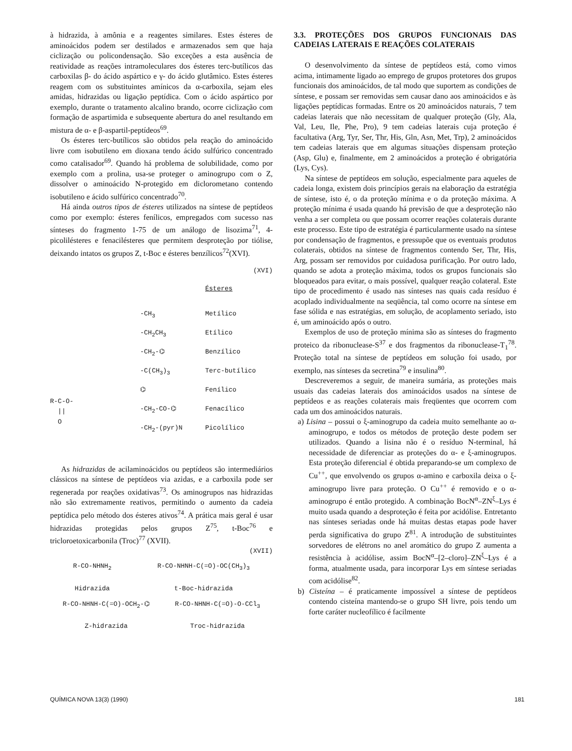à hidrazida, à amônia e a reagentes similares. Estes ésteres de aminoácidos podem ser destilados e armazenados sem que haja ciclização ou policondensação. São exceções a esta ausência de reatividade as reações intramoleculares dos ésteres terc-butílicos das carboxilas β- do ácido aspártico e γ- do ácido glutâmico. Estes ésteres reagem com os substituintes amínicos da α-carboxila, sejam eles amidas, hidrazidas ou ligação peptídica. Com o ácido aspártico por exemplo, durante o tratamento alcalino brando, ocorre ciclização com formação de aspartimida e subsequente abertura do anel resultando em mistura de α- e β-aspartil-peptídeos<sup>69</sup>.
Os ésteres terc-butílicos são obtidos pela reação do aminoácido livre com isobutileno em dioxana tendo ácido sulfúrico concentrado como catalisador<sup>69</sup>. Quando há problema de solubilidade, como por exemplo com a prolina, usa-se proteger o aminogrupo com o Z, dissolver o aminoácido N-protegido em diclorometano contendo isobutileno e ácido sulfúrico concentrado<sup>70</sup>.
Há ainda outros tipos de ésteres utilizados na síntese de peptídeos como por exemplo: ésteres fenílicos, empregados com sucesso nas sínteses do fragmento 1-75 de um análogo de lisozima<sup>71</sup>, 4-picolilésteres e fenacilésteres que permitem desproteção por tiólise, deixando intatos os grupos Z, t-Boc e ésteres benzílicos<sup>72</sup>(XVI).
(XVI)
R-C-O-
||
O
-CH<sub>3</sub>
-CH<sub>2</sub>CH<sub>3</sub>
-CH<sub>2</sub>-⌬
-C(CH<sub>3</sub>)<sub>3</sub>
⌬
-CH<sub>2</sub>-CO-⌬
-CH<sub>2</sub>-(pyr)N
Ésteres
Metílico
Etílico
Benzílico
Terc-butílico
Fenílico
Fenacílico
Picolílico
As hidrazidas de acilaminoácidos ou peptídeos são intermediários clássicos na síntese de peptídeos via azidas, e a carboxila pode ser regenerada por reações oxidativas<sup>73</sup>. Os aminogrupos nas hidrazidas não são extremamente reativos, permitindo o aumento da cadeia peptídica pelo método dos ésteres ativos<sup>74</sup>. A prática mais geral é usar hidrazidas protegidas pelos grupos Z<sup>75</sup>, t-Boc<sup>76</sup> e tricloroetoxicarbonila (Troc)<sup>77</sup> (XVII).
(XVII)
R-CO-NHNH<sub>2</sub>
Hidrazida
R-CO-NHNH-C(=O)-OC(CH<sub>3</sub>)<sub>3</sub>
t-Boc-hidrazida
R-CO-NHNH-C(=O)-OCH<sub>2</sub>-⌬
Z-hidrazida
R-CO-NHNH-C(=O)-O-CCl<sub>3</sub>
Troc-hidrazida
3.3. PROTEÇÕES DOS GRUPOS FUNCIONAIS DAS CADEIAS LATERAIS E REAÇÕES COLATERAIS
O desenvolvimento da síntese de peptídeos está, como vimos acima, intimamente ligado ao emprego de grupos protetores dos grupos funcionais dos aminoácidos, de tal modo que suportem as condições de síntese, e possam ser removidas sem causar dano aos aminoácidos e às ligações peptídicas formadas. Entre os 20 aminoácidos naturais, 7 tem cadeias laterais que não necessitam de qualquer proteção (Gly, Ala, Val, Leu, Ile, Phe, Pro), 9 tem cadeias laterais cuja proteção é facultativa (Arg, Tyr, Ser, Thr, His, Gln, Asn, Met, Trp), 2 aminoácidos tem cadeias laterais que em algumas situações dispensam proteção (Asp, Glu) e, finalmente, em 2 aminoácidos a proteção é obrigatória (Lys, Cys).
Na síntese de peptídeos em solução, especialmente para aqueles de cadeia longa, existem dois princípios gerais na elaboração da estratégia de síntese, isto é, o da proteção mínima e o da proteção máxima. A proteção mínima é usada quando há previsão de que a desproteção não venha a ser completa ou que possam ocorrer reações colaterais durante este processo. Este tipo de estratégia é particularmente usado na síntese por condensação de fragmentos, e pressupõe que os eventuais produtos colaterais, obtidos na síntese de fragmentos contendo Ser, Thr, His, Arg, possam ser removidos por cuidadosa purificação. Por outro lado, quando se adota a proteção máxima, todos os grupos funcionais são bloqueados para evitar, o mais possível, qualquer reação colateral. Este tipo de procedimento é usado nas sínteses nas quais cada resíduo é acoplado individualmente na seqüência, tal como ocorre na síntese em fase sólida e nas estratégias, em solução, de acoplamento seriado, isto é, um aminoácido após o outro.
Exemplos de uso de proteção mínima são as sínteses do fragmento proteico da ribonuclease-S<sup>37</sup> e dos fragmentos da ribonuclease-T<sub>1</sub><sup>78</sup>. Proteção total na síntese de peptídeos em solução foi usado, por exemplo, nas sínteses da secretina<sup>79</sup> e insulina<sup>80</sup>.
Descreveremos a seguir, de maneira sumária, as proteções mais usuais das cadeias laterais dos aminoácidos usados na síntese de peptídeos e as reações colaterais mais freqüentes que ocorrem com cada um dos aminoácidos naturais.
a) Lisina – possui o ξ-aminogrupo da cadeia muito semelhante ao α-aminogrupo, e todos os métodos de proteção deste podem ser utilizados. Quando a lisina não é o resíduo N-terminal, há necessidade de diferenciar as proteções do α- e ξ-aminogrupos. Esta proteção diferencial é obtida preparando-se um complexo de Cu<sup>++</sup>, que envolvendo os grupos α-amino e carboxila deixa o ξ-aminogrupo livre para proteção. O Cu<sup>++</sup> é removido e o α-aminogrupo é então protegido. A combinação BocN<sup>α</sup>–ZN<sup>ξ</sup>–Lys é muito usada quando a desproteção é feita por acidólise. Entretanto nas sínteses seriadas onde há muitas destas etapas pode haver perda significativa do grupo Z<sup>81</sup>. A introdução de substituintes sorvedores de elétrons no anel aromático do grupo Z aumenta a resistência à acidólise, assim BocN<sup>α</sup>–[2–cloro]–ZN<sup>ξ</sup>–Lys é a forma, atualmente usada, para incorporar Lys em síntese seriadas com acidólise<sup>82</sup>.
b) Cisteína – é praticamente impossível a síntese de peptídeos contendo cisteína mantendo-se o grupo SH livre, pois tendo um forte caráter nucleofílico é facilmente
QUÍMICA NOVA 13(3) (1990) 181